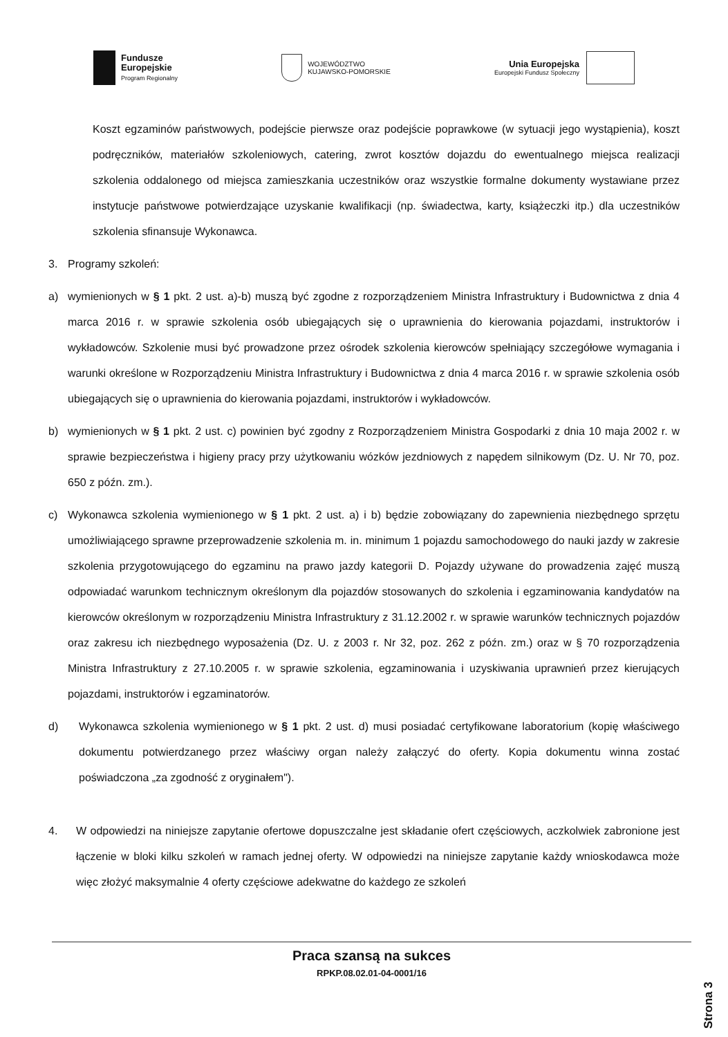Fundusze
Europejskie
Program Regionalny
WOJEWÓDZTWO
KUJAWSKO-POMORSKIE
Unia Europejska
Europejski Fundusz Społeczny
Koszt egzaminów państwowych, podejście pierwsze oraz podejście poprawkowe (w sytuacji jego wystąpienia), koszt podręczników, materiałów szkoleniowych, catering, zwrot kosztów dojazdu do ewentualnego miejsca realizacji szkolenia oddalonego od miejsca zamieszkania uczestników oraz wszystkie formalne dokumenty wystawiane przez instytucje państwowe potwierdzające uzyskanie kwalifikacji (np. świadectwa, karty, książeczki itp.) dla uczestników szkolenia sfinansuje Wykonawca.
3. Programy szkoleń:
a) wymienionych w § 1 pkt. 2 ust. a)-b) muszą być zgodne z rozporządzeniem Ministra Infrastruktury i Budownictwa z dnia 4 marca 2016 r. w sprawie szkolenia osób ubiegających się o uprawnienia do kierowania pojazdami, instruktorów i wykładowców. Szkolenie musi być prowadzone przez ośrodek szkolenia kierowców spełniający szczegółowe wymagania i warunki określone w Rozporządzeniu Ministra Infrastruktury i Budownictwa z dnia 4 marca 2016 r. w sprawie szkolenia osób ubiegających się o uprawnienia do kierowania pojazdami, instruktorów i wykładowców.
b) wymienionych w § 1 pkt. 2 ust. c) powinien być zgodny z Rozporządzeniem Ministra Gospodarki z dnia 10 maja 2002 r. w sprawie bezpieczeństwa i higieny pracy przy użytkowaniu wózków jezdniowych z napędem silnikowym (Dz. U. Nr 70, poz. 650 z późn. zm.).
c) Wykonawca szkolenia wymienionego w § 1 pkt. 2 ust. a) i b) będzie zobowiązany do zapewnienia niezbędnego sprzętu umożliwiającego sprawne przeprowadzenie szkolenia m. in. minimum 1 pojazdu samochodowego do nauki jazdy w zakresie szkolenia przygotowującego do egzaminu na prawo jazdy kategorii D. Pojazdy używane do prowadzenia zajęć muszą odpowiadać warunkom technicznym określonym dla pojazdów stosowanych do szkolenia i egzaminowania kandydatów na kierowców określonym w rozporządzeniu Ministra Infrastruktury z 31.12.2002 r. w sprawie warunków technicznych pojazdów oraz zakresu ich niezbędnego wyposażenia (Dz. U. z 2003 r. Nr 32, poz. 262 z późn. zm.) oraz w § 70 rozporządzenia Ministra Infrastruktury z 27.10.2005 r. w sprawie szkolenia, egzaminowania i uzyskiwania uprawnień przez kierujących pojazdami, instruktorów i egzaminatorów.
d) Wykonawca szkolenia wymienionego w § 1 pkt. 2 ust. d) musi posiadać certyfikowane laboratorium (kopię właściwego dokumentu potwierdzanego przez właściwy organ należy załączyć do oferty. Kopia dokumentu winna zostać poświadczona „za zgodność z oryginałem").
4. W odpowiedzi na niniejsze zapytanie ofertowe dopuszczalne jest składanie ofert częściowych, aczkolwiek zabronione jest łączenie w bloki kilku szkoleń w ramach jednej oferty. W odpowiedzi na niniejsze zapytanie każdy wnioskodawca może więc złożyć maksymalnie 4 oferty częściowe adekwatne do każdego ze szkoleń
Praca szansą na sukces
RPKP.08.02.01-04-0001/16
Strona 3